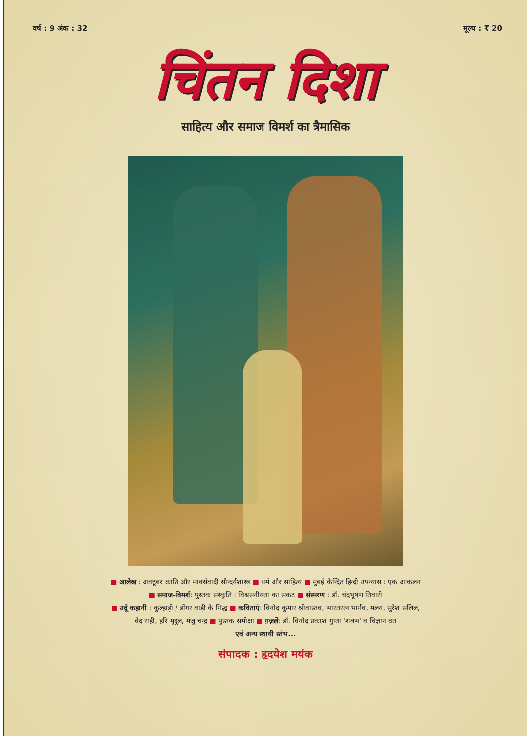वर्ष : 9 अंक : 32 मूल्य : ₹ 20
चिंतन दिशा
साहित्य और समाज विमर्श का त्रैमासिक
■ आलेख : अक्टूबर क्रांति और मार्क्सवादी सौन्दर्यशास्त्र ■ धर्म और साहित्य ■ मुंबई केन्द्रित हिन्दी उपन्यास : एक आकलन
■ समाज-विमर्श: पुस्तक संस्कृति : विश्वसनीयता का संकट ■ संस्मरण : डॉ. चंद्रभूषण तिवारी
■ उर्दू कहानी : कुल्हाड़ी / डोंगर वाड़ी के गिद्ध ■ कविताएं: विनोद कुमार श्रीवास्तव, भारतरत्न भार्गव, मलय, सुरेश सलिल,
वेद राही, हरि मृदुल, मंजु चन्द्र ■ पुस्तक समीक्षा ■ ग़ज़लें: डॉ. विनोद प्रकाश गुप्ता 'शलभ' व विज्ञान व्रत
एवं अन्य स्थायी स्तंभ...
संपादक : हृदयेश मयंक